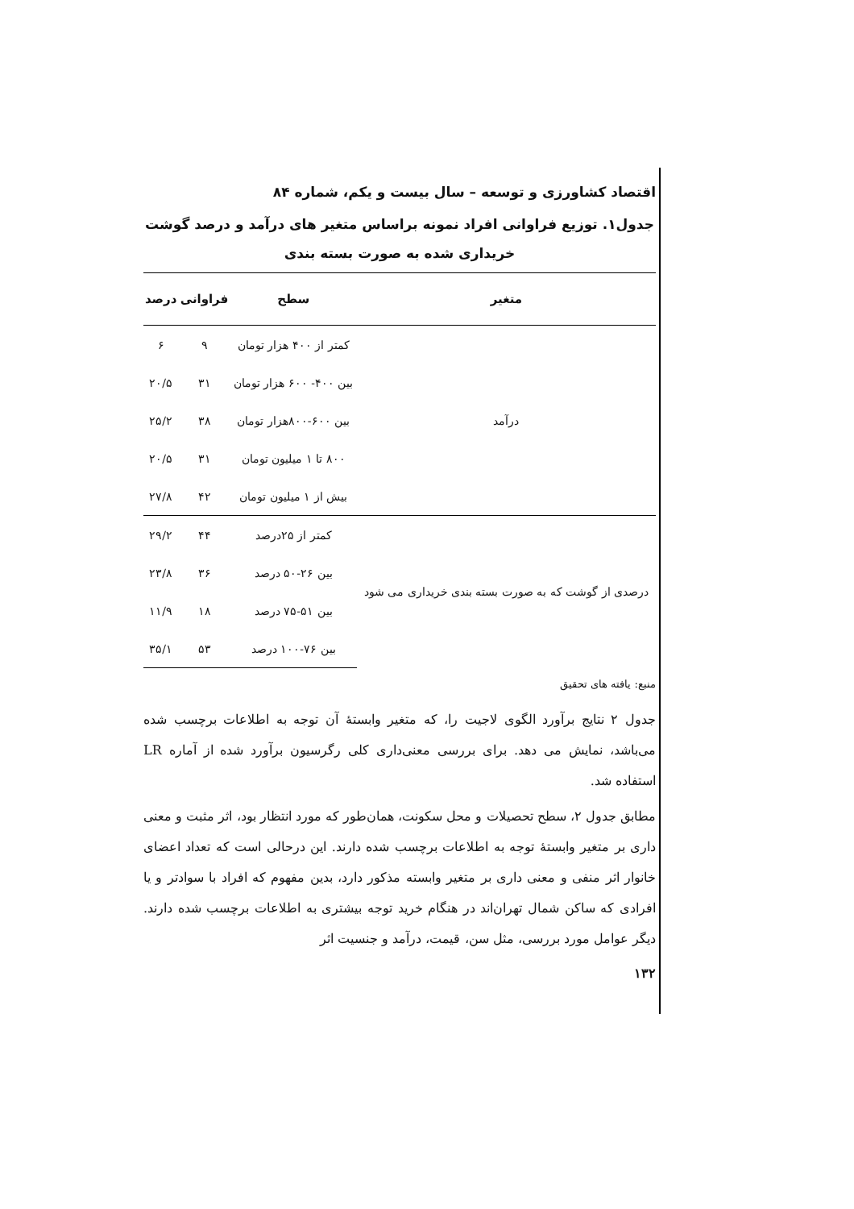اقتصاد کشاورزی و توسعه – سال بیست و یکم، شماره ۸۴
جدول۱. توزیع فراوانی افراد نمونه براساس متغیر های درآمد و درصد گوشت خریداری شده به صورت بسته بندی
| متغیر | سطح | فراوانی | درصد |
| --- | --- | --- | --- |
| درآمد | کمتر از ۴۰۰ هزار تومان | ۹ | ۶ |
| | بین ۴۰۰- ۶۰۰ هزار تومان | ۳۱ | ۲۰/۵ |
| | بین ۶۰۰-۸۰۰هزار تومان | ۳۸ | ۲۵/۲ |
| | ۸۰۰ تا ۱ میلیون تومان | ۳۱ | ۲۰/۵ |
| | بیش از ۱ میلیون تومان | ۴۲ | ۲۷/۸ |
| درصدی از گوشت که به صورت بسته بندی خریداری می شود | کمتر از ۲۵درصد | ۴۴ | ۲۹/۲ |
| | بین ۲۶-۵۰ درصد | ۳۶ | ۲۳/۸ |
| | بین ۵۱-۷۵ درصد | ۱۸ | ۱۱/۹ |
| | بین ۷۶-۱۰۰ درصد | ۵۳ | ۳۵/۱ |
منبع: یافته های تحقیق
جدول ۲ نتایج برآورد الگوی لاجیت را، که متغیر وابستهٔ آن توجه به اطلاعات برچسب شده می‌باشد، نمایش می دهد. برای بررسی معنی‌داری کلی رگرسیون برآورد شده از آماره LR استفاده شد.
مطابق جدول ۲، سطح تحصیلات و محل سکونت، همان‌طور که مورد انتظار بود، اثر مثبت و معنی داری بر متغیر وابستهٔ توجه به اطلاعات برچسب شده دارند. این درحالی است که تعداد اعضای خانوار اثر منفی و معنی داری بر متغیر وابسته مذکور دارد، بدین مفهوم که افراد با سوادتر و یا افرادی که ساکن شمال تهران‌اند در هنگام خرید توجه بیشتری به اطلاعات برچسب شده دارند. دیگر عوامل مورد بررسی، مثل سن، قیمت، درآمد و جنسیت اثر
۱۳۲